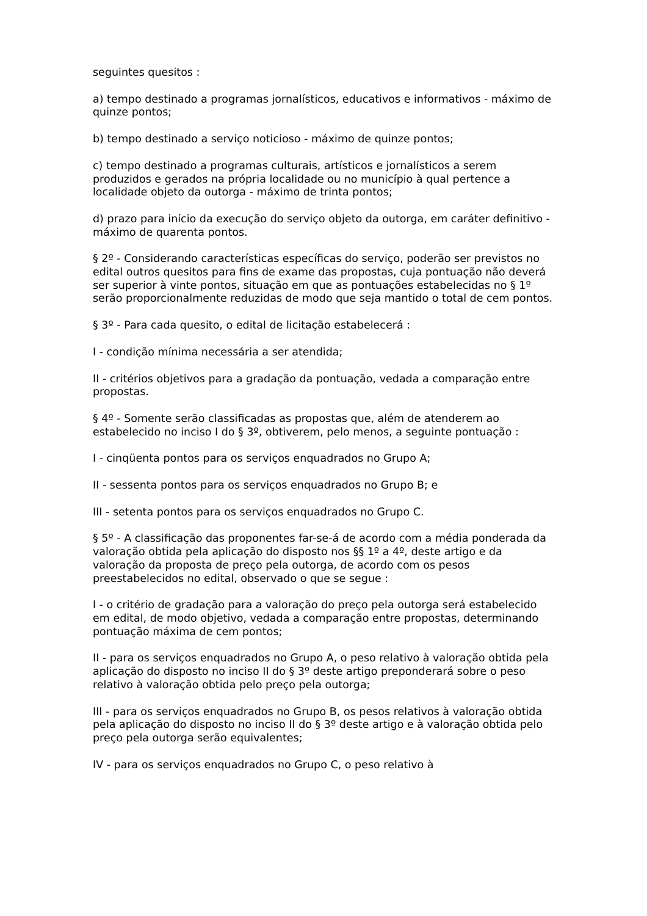seguintes quesitos :
a) tempo destinado a programas jornalísticos, educativos e informativos - máximo de quinze pontos;
b) tempo destinado a serviço noticioso - máximo de quinze pontos;
c) tempo destinado a programas culturais, artísticos e jornalísticos a serem produzidos e gerados na própria localidade ou no município à qual pertence a localidade objeto da outorga - máximo de trinta pontos;
d) prazo para início da execução do serviço objeto da outorga, em caráter definitivo - máximo de quarenta pontos.
§ 2º - Considerando características específicas do serviço, poderão ser previstos no edital outros quesitos para fins de exame das propostas, cuja pontuação não deverá ser superior à vinte pontos, situação em que as pontuações estabelecidas no § 1º serão proporcionalmente reduzidas de modo que seja mantido o total de cem pontos.
§ 3º - Para cada quesito, o edital de licitação estabelecerá :
I - condição mínima necessária a ser atendida;
II - critérios objetivos para a gradação da pontuação, vedada a comparação entre propostas.
§ 4º - Somente serão classificadas as propostas que, além de atenderem ao estabelecido no inciso I do § 3º, obtiverem, pelo menos, a seguinte pontuação :
I - cinqüenta pontos para os serviços enquadrados no Grupo A;
II - sessenta pontos para os serviços enquadrados no Grupo B; e
III - setenta pontos para os serviços enquadrados no Grupo C.
§ 5º - A classificação das proponentes far-se-á de acordo com a média ponderada da valoração obtida pela aplicação do disposto nos §§ 1º a 4º, deste artigo e da valoração da proposta de preço pela outorga, de acordo com os pesos preestabelecidos no edital, observado o que se segue :
I - o critério de gradação para a valoração do preço pela outorga será estabelecido em edital, de modo objetivo, vedada a comparação entre propostas, determinando pontuação máxima de cem pontos;
II - para os serviços enquadrados no Grupo A, o peso relativo à valoração obtida pela aplicação do disposto no inciso II do § 3º deste artigo preponderará sobre o peso relativo à valoração obtida pelo preço pela outorga;
III - para os serviços enquadrados no Grupo B, os pesos relativos à valoração obtida pela aplicação do disposto no inciso II do § 3º deste artigo e à valoração obtida pelo preço pela outorga serão equivalentes;
IV - para os serviços enquadrados no Grupo C, o peso relativo à